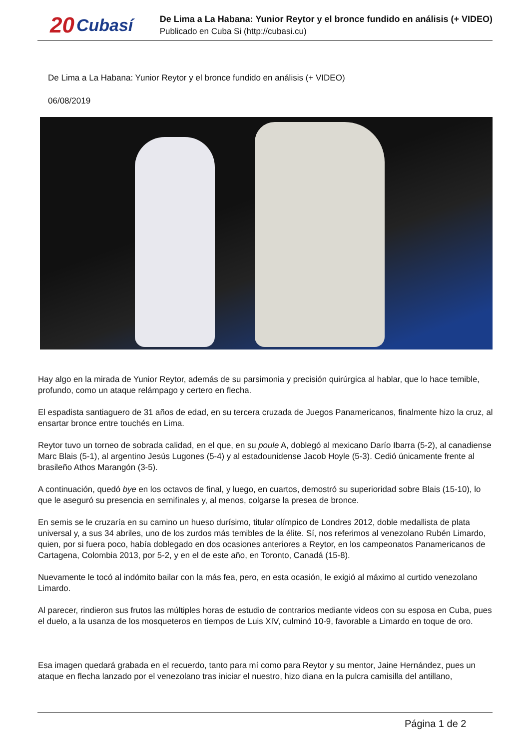20 Cubasí
De Lima a La Habana: Yunior Reytor y el bronce fundido en análisis (+ VIDEO)
Publicado en Cuba Si (http://cubasi.cu)
De Lima a La Habana: Yunior Reytor y el bronce fundido en análisis (+ VIDEO)
06/08/2019
Hay algo en la mirada de Yunior Reytor, además de su parsimonia y precisión quirúrgica al hablar, que lo hace temible, profundo, como un ataque relámpago y certero en flecha.
El espadista santiaguero de 31 años de edad, en su tercera cruzada de Juegos Panamericanos, finalmente hizo la cruz, al ensartar bronce entre touchés en Lima.
Reytor tuvo un torneo de sobrada calidad, en el que, en su poule A, doblegó al mexicano Darío Ibarra (5-2), al canadiense Marc Blais (5-1), al argentino Jesús Lugones (5-4) y al estadounidense Jacob Hoyle (5-3). Cedió únicamente frente al brasileño Athos Marangón (3-5).
A continuación, quedó bye en los octavos de final, y luego, en cuartos, demostró su superioridad sobre Blais (15-10), lo que le aseguró su presencia en semifinales y, al menos, colgarse la presea de bronce.
En semis se le cruzaría en su camino un hueso durísimo, titular olímpico de Londres 2012, doble medallista de plata universal y, a sus 34 abriles, uno de los zurdos más temibles de la élite. Sí, nos referimos al venezolano Rubén Limardo, quien, por si fuera poco, había doblegado en dos ocasiones anteriores a Reytor, en los campeonatos Panamericanos de Cartagena, Colombia 2013, por 5-2, y en el de este año, en Toronto, Canadá (15-8).
Nuevamente le tocó al indómito bailar con la más fea, pero, en esta ocasión, le exigió al máximo al curtido venezolano Limardo.
Al parecer, rindieron sus frutos las múltiples horas de estudio de contrarios mediante videos con su esposa en Cuba, pues el duelo, a la usanza de los mosqueteros en tiempos de Luis XIV, culminó 10-9, favorable a Limardo en toque de oro.
Esa imagen quedará grabada en el recuerdo, tanto para mí como para Reytor y su mentor, Jaine Hernández, pues un ataque en flecha lanzado por el venezolano tras iniciar el nuestro, hizo diana en la pulcra camisilla del antillano,
Página 1 de 2